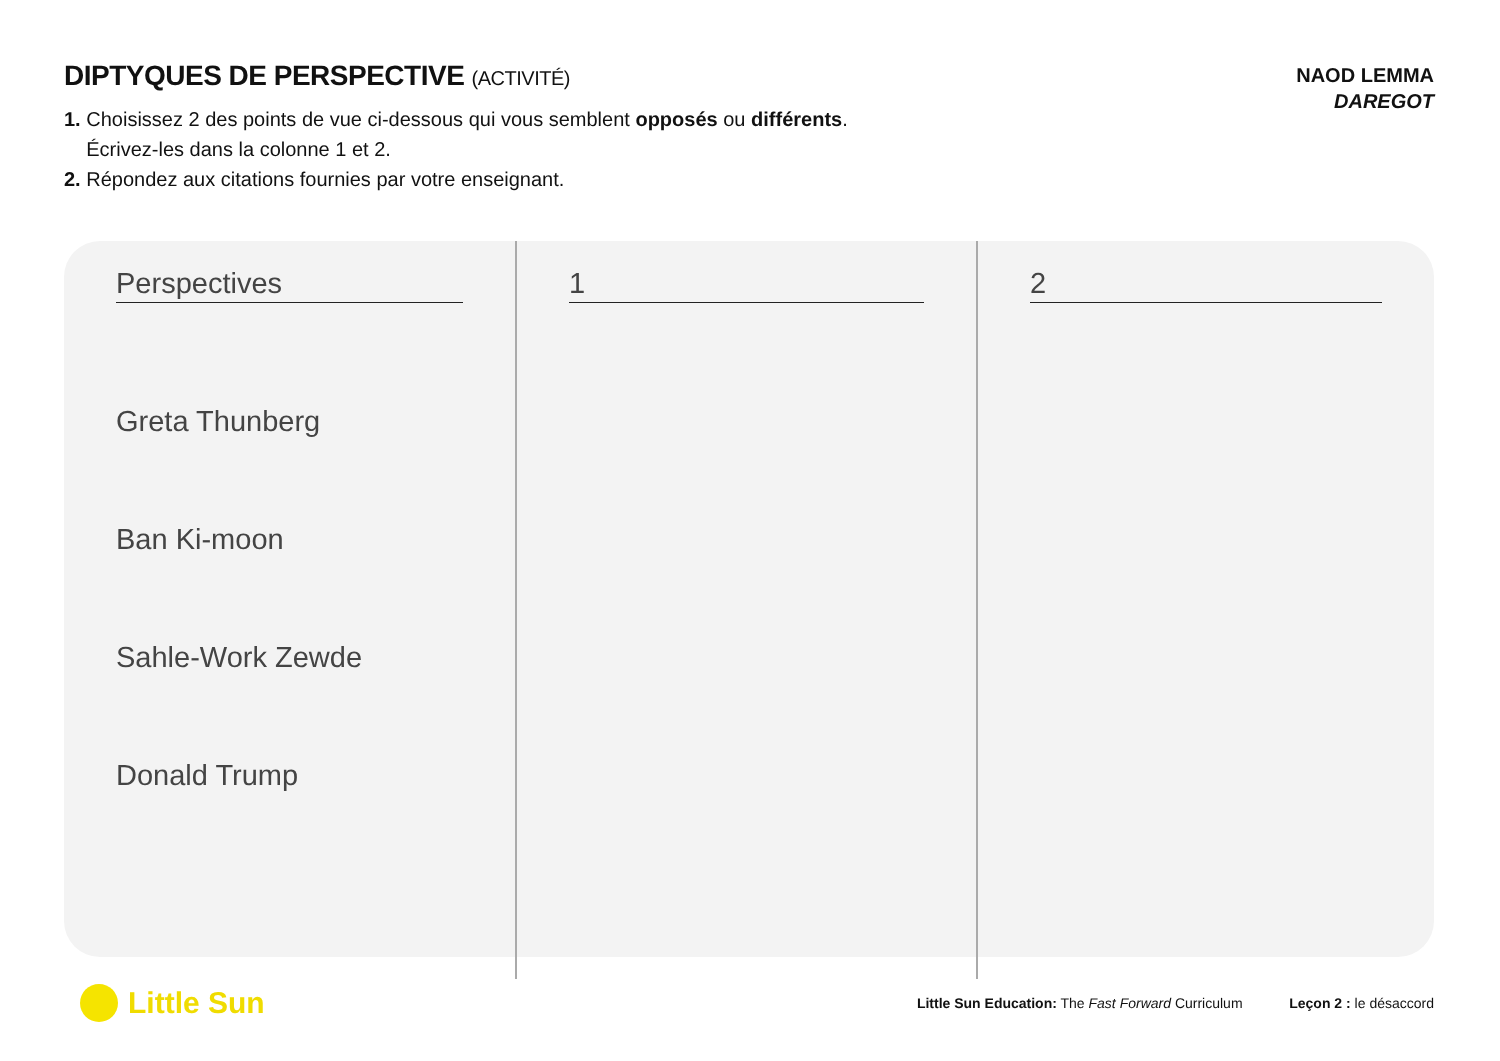DIPTYQUES DE PERSPECTIVE (ACTIVITÉ)
NAOD LEMMA
DAREGOT
1. Choisissez 2 des points de vue ci-dessous qui vous semblent opposés ou différents.
Écrivez-les dans la colonne 1 et 2.
2. Répondez aux citations fournies par votre enseignant.
| Perspectives | 1 | 2 |
| --- | --- | --- |
| Greta Thunberg Ban Ki-moon Sahle-Work Zewde Donald Trump | | |
Little Sun Little Sun Education: The Fast Forward Curriculum Leçon 2 : le désaccord